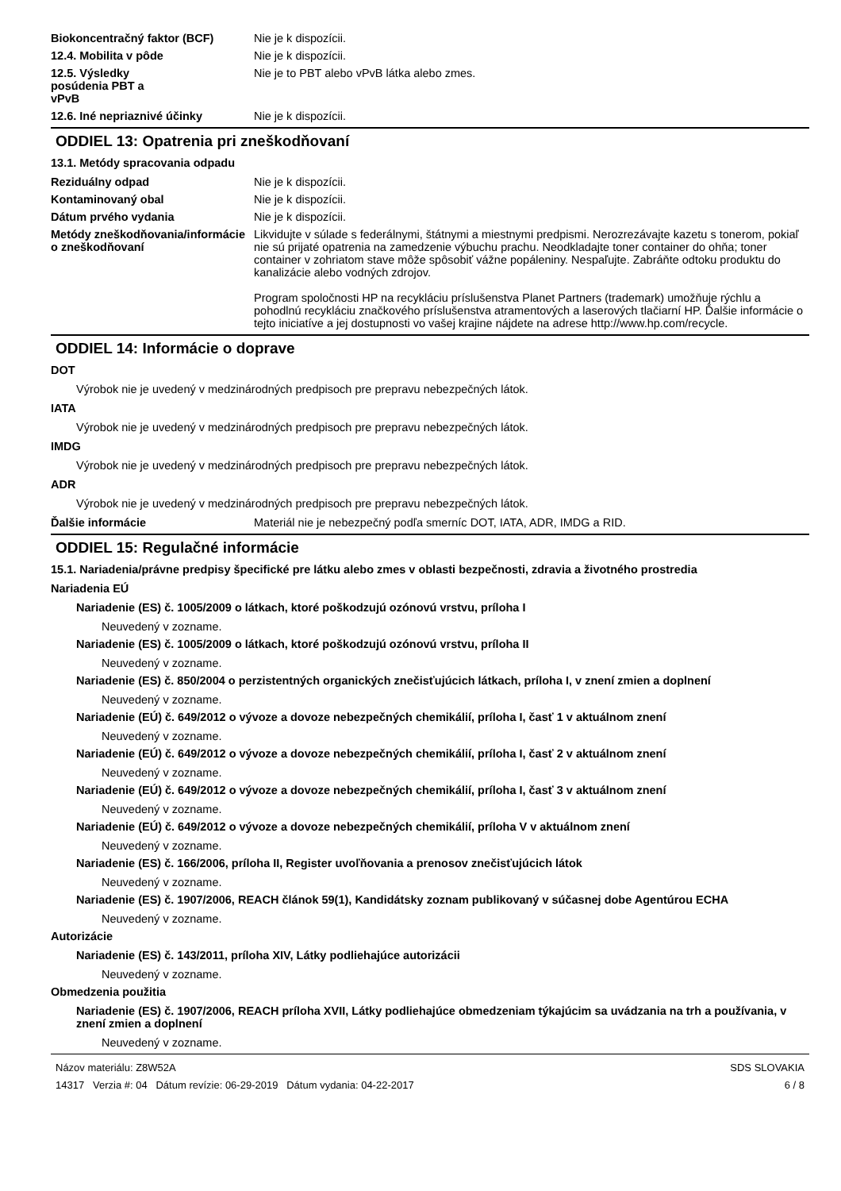Biokoncentračný faktor (BCF) Nie je k dispozícii.
12.4. Mobilita v pôde Nie je k dispozícii.
12.5. Výsledky posúdenia PBT a vPvB
Nie je to PBT alebo vPvB látka alebo zmes.
12.6. Iné nepriaznivé účinky Nie je k dispozícii.
ODDIEL 13: Opatrenia pri zneškodňovaní
13.1. Metódy spracovania odpadu
Reziduálny odpad Nie je k dispozícii.
Kontaminovaný obal Nie je k dispozícii.
Dátum prvého vydania Nie je k dispozícii.
Metódy zneškodňovania/informácie o zneškodňovaní
Likvidujte v súlade s federálnymi, štátnymi a miestnymi predpismi. Nerozrezávajte kazetu s tonerom, pokiaľ nie sú prijaté opatrenia na zamedzenie výbuchu prachu. Neodkladajte toner container do ohňa; toner container v zohriatom stave môže spôsobiť vážne popáleniny. Nespaľujte. Zabráňte odtoku produktu do kanalizácie alebo vodných zdrojov.
Program spoločnosti HP na recykláciu príslušenstva Planet Partners (trademark) umožňuje rýchlu a pohodlnú recykláciu značkového príslušenstva atramentových a laserových tlačiarní HP. Ďalšie informácie o tejto iniciatíve a jej dostupnosti vo vašej krajine nájdete na adrese http://www.hp.com/recycle.
ODDIEL 14: Informácie o doprave
DOT
Výrobok nie je uvedený v medzinárodných predpisoch pre prepravu nebezpečných látok.
IATA
Výrobok nie je uvedený v medzinárodných predpisoch pre prepravu nebezpečných látok.
IMDG
Výrobok nie je uvedený v medzinárodných predpisoch pre prepravu nebezpečných látok.
ADR
Výrobok nie je uvedený v medzinárodných predpisoch pre prepravu nebezpečných látok.
Ďalšie informácie Materiál nie je nebezpečný podľa smerníc DOT, IATA, ADR, IMDG a RID.
ODDIEL 15: Regulačné informácie
15.1. Nariadenia/právne predpisy špecifické pre látku alebo zmes v oblasti bezpečnosti, zdravia a životného prostredia
Nariadenia EÚ
Nariadenie (ES) č. 1005/2009 o látkach, ktoré poškodzujú ozónovú vrstvu, príloha I
Neuvedený v zozname.
Nariadenie (ES) č. 1005/2009 o látkach, ktoré poškodzujú ozónovú vrstvu, príloha II
Neuvedený v zozname.
Nariadenie (ES) č. 850/2004 o perzistentných organických znečisťujúcich látkach, príloha I, v znení zmien a doplnení
Neuvedený v zozname.
Nariadenie (EÚ) č. 649/2012 o vývoze a dovoze nebezpečných chemikálií, príloha I, časť 1 v aktuálnom znení
Neuvedený v zozname.
Nariadenie (EÚ) č. 649/2012 o vývoze a dovoze nebezpečných chemikálií, príloha I, časť 2 v aktuálnom znení
Neuvedený v zozname.
Nariadenie (EÚ) č. 649/2012 o vývoze a dovoze nebezpečných chemikálií, príloha I, časť 3 v aktuálnom znení
Neuvedený v zozname.
Nariadenie (EÚ) č. 649/2012 o vývoze a dovoze nebezpečných chemikálií, príloha V v aktuálnom znení
Neuvedený v zozname.
Nariadenie (ES) č. 166/2006, príloha II, Register uvoľňovania a prenosov znečisťujúcich látok
Neuvedený v zozname.
Nariadenie (ES) č. 1907/2006, REACH článok 59(1), Kandidátsky zoznam publikovaný v súčasnej dobe Agentúrou ECHA
Neuvedený v zozname.
Autorizácie
Nariadenie (ES) č. 143/2011, príloha XIV, Látky podliehajúce autorizácii
Neuvedený v zozname.
Obmedzenia použitia
Nariadenie (ES) č. 1907/2006, REACH príloha XVII, Látky podliehajúce obmedzeniam týkajúcim sa uvádzania na trh a používania, v znení zmien a doplnení
Neuvedený v zozname.
Názov materiálu: Z8W52A
14317 Verzia #: 04 Dátum revízie: 06-29-2019 Dátum vydania: 04-22-2017
SDS SLOVAKIA
6 / 8